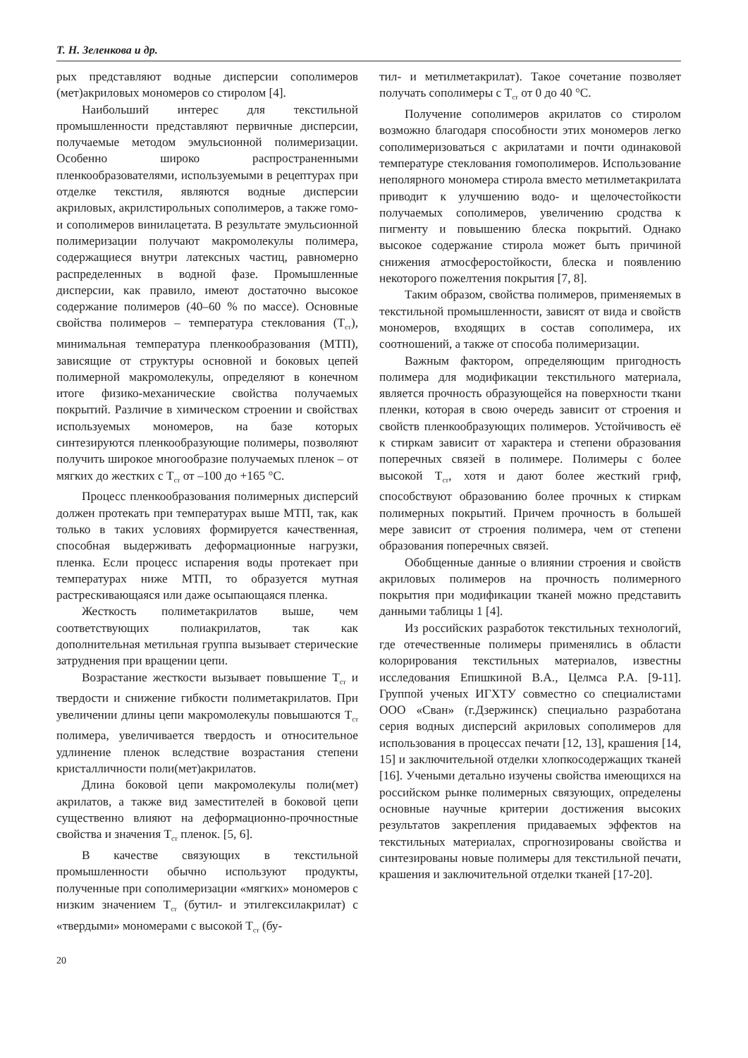Т. Н. Зеленкова и др.
рых представляют водные дисперсии сополимеров (мет)акриловых мономеров со стиролом [4].
Наибольший интерес для текстильной промышленности представляют первичные дисперсии, получаемые методом эмульсионной полимеризации. Особенно широко распространенными пленкообразователями, используемыми в рецептурах при отделке текстиля, являются водные дисперсии акриловых, акрилстирольных сополимеров, а также гомо- и сополимеров винилацетата. В результате эмульсионной полимеризации получают макромолекулы полимера, содержащиеся внутри латексных частиц, равномерно распределенных в водной фазе. Промышленные дисперсии, как правило, имеют достаточно высокое содержание полимеров (40–60 % по массе). Основные свойства полимеров – температура стеклования (Т<sub>ст</sub>), минимальная температура пленкообразования (МТП), зависящие от структуры основной и боковых цепей полимерной макромолекулы, определяют в конечном итоге физико-механические свойства получаемых покрытий. Различие в химическом строении и свойствах используемых мономеров, на базе которых синтезируются пленкообразующие полимеры, позволяют получить широкое многообразие получаемых пленок – от мягких до жестких с Т<sub>ст</sub> от –100 до +165 °С.
Процесс пленкообразования полимерных дисперсий должен протекать при температурах выше МТП, так, как только в таких условиях формируется качественная, способная выдерживать деформационные нагрузки, пленка. Если процесс испарения воды протекает при температурах ниже МТП, то образуется мутная растрескивающаяся или даже осыпающаяся пленка.
Жесткость полиметакрилатов выше, чем соответствующих полиакрилатов, так как дополнительная метильная группа вызывает стерические затруднения при вращении цепи.
Возрастание жесткости вызывает повышение Т<sub>ст</sub> и твердости и снижение гибкости полиметакрилатов. При увеличении длины цепи макромолекулы повышаются Т<sub>ст</sub> полимера, увеличивается твердость и относительное удлинение пленок вследствие возрастания степени кристалличности поли(мет)акрилатов.
Длина боковой цепи макромолекулы поли(мет) акрилатов, а также вид заместителей в боковой цепи существенно влияют на деформационно-прочностные свойства и значения Т<sub>ст</sub> пленок. [5, 6].
В качестве связующих в текстильной промышленности обычно используют продукты, полученные при сополимеризации «мягких» мономеров с низким значением Т<sub>ст</sub> (бутил- и этилгексилакрилат) с «твердыми» мономерами с высокой Т<sub>ст</sub> (бу-
тил- и метилметакрилат). Такое сочетание позволяет получать сополимеры с Т<sub>ст</sub> от 0 до 40 °С.
Получение сополимеров акрилатов со стиролом возможно благодаря способности этих мономеров легко сополимеризоваться с акрилатами и почти одинаковой температуре стеклования гомополимеров. Использование неполярного мономера стирола вместо метилметакрилата приводит к улучшению водо- и щелочестойкости получаемых сополимеров, увеличению сродства к пигменту и повышению блеска покрытий. Однако высокое содержание стирола может быть причиной снижения атмосферостойкости, блеска и появлению некоторого пожелтения покрытия [7, 8].
Таким образом, свойства полимеров, применяемых в текстильной промышленности, зависят от вида и свойств мономеров, входящих в состав сополимера, их соотношений, а также от способа полимеризации.
Важным фактором, определяющим пригодность полимера для модификации текстильного материала, является прочность образующейся на поверхности ткани пленки, которая в свою очередь зависит от строения и свойств пленкообразующих полимеров. Устойчивость её к стиркам зависит от характера и степени образования поперечных связей в полимере. Полимеры с более высокой Т<sub>ст</sub>, хотя и дают более жесткий гриф, способствуют образованию более прочных к стиркам полимерных покрытий. Причем прочность в большей мере зависит от строения полимера, чем от степени образования поперечных связей.
Обобщенные данные о влиянии строения и свойств акриловых полимеров на прочность полимерного покрытия при модификации тканей можно представить данными таблицы 1 [4].
Из российских разработок текстильных технологий, где отечественные полимеры применялись в области колорирования текстильных материалов, известны исследования Епишкиной В.А., Целмса Р.А. [9-11]. Группой ученых ИГХТУ совместно со специалистами ООО «Сван» (г.Дзержинск) специально разработана серия водных дисперсий акриловых сополимеров для использования в процессах печати [12, 13], крашения [14, 15] и заключительной отделки хлопкосодержащих тканей [16]. Учеными детально изучены свойства имеющихся на российском рынке полимерных связующих, определены основные научные критерии достижения высоких результатов закрепления придаваемых эффектов на текстильных материалах, спрогнозированы свойства и синтезированы новые полимеры для текстильной печати, крашения и заключительной отделки тканей [17-20].
20